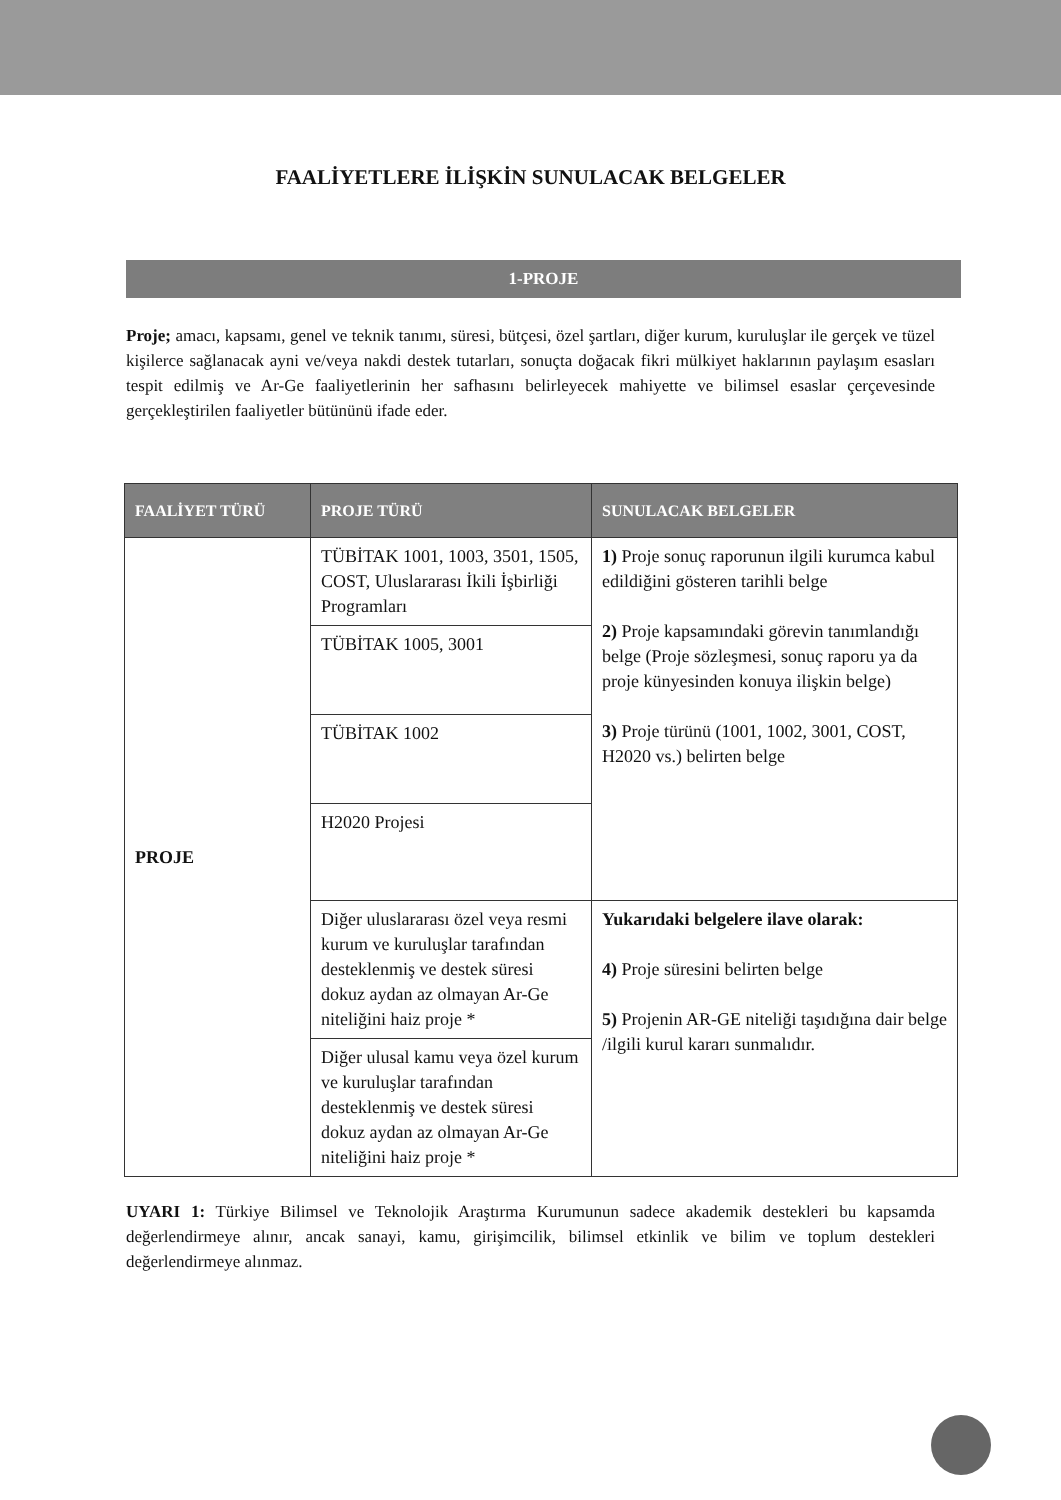FAALİYETLERE İLİŞKİN SUNULACAK BELGELER
1-PROJE
Proje; amacı, kapsamı, genel ve teknik tanımı, süresi, bütçesi, özel şartları, diğer kurum, kuruluşlar ile gerçek ve tüzel kişilerce sağlanacak ayni ve/veya nakdi destek tutarları, sonuçta doğacak fikri mülkiyet haklarının paylaşım esasları tespit edilmiş ve Ar-Ge faaliyetlerinin her safhasını belirleyecek mahiyette ve bilimsel esaslar çerçevesinde gerçekleştirilen faaliyetler bütününü ifade eder.
| FAALİYET TÜRÜ | PROJE TÜRÜ | SUNULACAK BELGELER |
| --- | --- | --- |
| PROJE | TÜBİTAK 1001, 1003, 3501, 1505, COST, Uluslararası İkili İşbirliği Programları | 1) Proje sonuç raporunun ilgili kurumca kabul edildiğini gösteren tarihli belge 2) Proje kapsamındaki görevin tanımlandığı belge (Proje sözleşmesi, sonuç raporu ya da proje künyesinden konuya ilişkin belge) 3) Proje türünü (1001, 1002, 3001, COST, H2020 vs.) belirten belge |
| | TÜBİTAK 1005, 3001 | |
| | TÜBİTAK 1002 | |
| | H2020 Projesi | |
| | Diğer uluslararası özel veya resmi kurum ve kuruluşlar tarafından desteklenmiş ve destek süresi dokuz aydan az olmayan Ar-Ge niteliğini haiz proje * | Yukarıdaki belgelere ilave olarak: 4) Proje süresini belirten belge 5) Projenin AR-GE niteliği taşıdığına dair belge /ilgili kurul kararı sunmalıdır. |
| | Diğer ulusal kamu veya özel kurum ve kuruluşlar tarafından desteklenmiş ve destek süresi dokuz aydan az olmayan Ar-Ge niteliğini haiz proje * | |
UYARI 1: Türkiye Bilimsel ve Teknolojik Araştırma Kurumunun sadece akademik destekleri bu kapsamda değerlendirmeye alınır, ancak sanayi, kamu, girişimcilik, bilimsel etkinlik ve bilim ve toplum destekleri değerlendirmeye alınmaz.